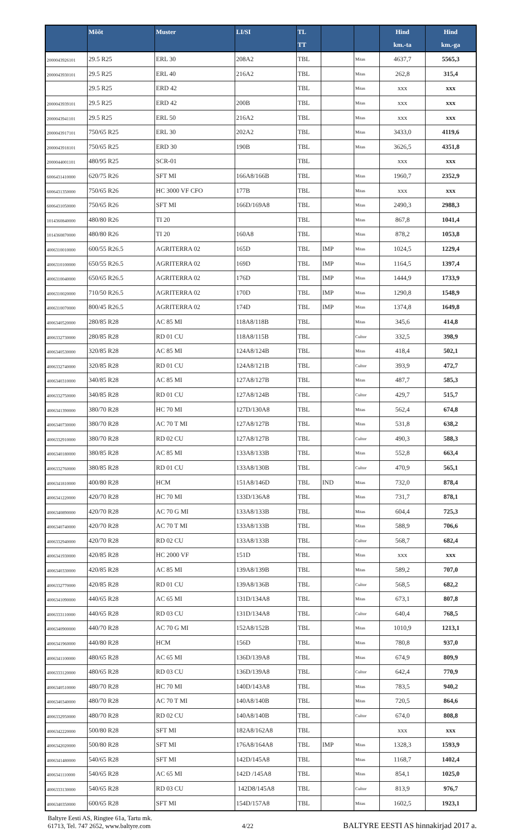| | Mõõt | Muster | LI/SI | TL TT | | | Hind km.-ta | Hind km.-ga |
| --- | --- | --- | --- | --- | --- | --- | --- | --- |
| 2000043926101 | 29.5 R25 | ERL 30 | 208A2 | TBL | | Mitas | 4637,7 | 5565,3 |
| 2000043930101 | 29.5 R25 | ERL 40 | 216A2 | TBL | | Mitas | 262,8 | 315,4 |
| | 29.5 R25 | ERD 42 | | TBL | | Mitas | xxx | xxx |
| 2000043939101 | 29.5 R25 | ERD 42 | 200B | TBL | | Mitas | xxx | xxx |
| 2000043941101 | 29.5 R25 | ERL 50 | 216A2 | TBL | | Mitas | xxx | xxx |
| 2000043917101 | 750/65 R25 | ERL 30 | 202A2 | TBL | | Mitas | 3433,0 | 4119,6 |
| 2000043918101 | 750/65 R25 | ERD 30 | 190B | TBL | | Mitas | 3626,5 | 4351,8 |
| 2000044001101 | 480/95 R25 | SCR-01 | | TBL | | | xxx | xxx |
| 6006431410000 | 620/75 R26 | SFT MI | 166A8/166B | TBL | | Mitas | 1960,7 | 2352,9 |
| 6006431350000 | 750/65 R26 | HC 3000 VF CFO | 177B | TBL | | Mitas | xxx | xxx |
| 6006431050000 | 750/65 R26 | SFT MI | 166D/169A8 | TBL | | Mitas | 2490,3 | 2988,3 |
| 1014360840000 | 480/80 R26 | TI 20 | | TBL | | Mitas | 867,8 | 1041,4 |
| 1014360870000 | 480/80 R26 | TI 20 | 160A8 | TBL | | Mitas | 878,2 | 1053,8 |
| 4006310010000 | 600/55 R26.5 | AGRITERRA 02 | 165D | TBL | IMP | Mitas | 1024,5 | 1229,4 |
| 4006310100000 | 650/55 R26.5 | AGRITERRA 02 | 169D | TBL | IMP | Mitas | 1164,5 | 1397,4 |
| 4006310040000 | 650/65 R26.5 | AGRITERRA 02 | 176D | TBL | IMP | Mitas | 1444,9 | 1733,9 |
| 4006310020000 | 710/50 R26.5 | AGRITERRA 02 | 170D | TBL | IMP | Mitas | 1290,8 | 1548,9 |
| 4006310070000 | 800/45 R26.5 | AGRITERRA 02 | 174D | TBL | IMP | Mitas | 1374,8 | 1649,8 |
| 4006340520000 | 280/85 R28 | AC 85 MI | 118A8/118B | TBL | | Mitas | 345,6 | 414,8 |
| 4006332730000 | 280/85 R28 | RD 01 CU | 118A8/115B | TBL | | Cultor | 332,5 | 398,9 |
| 4006340530000 | 320/85 R28 | AC 85 MI | 124A8/124B | TBL | | Mitas | 418,4 | 502,1 |
| 4006332740000 | 320/85 R28 | RD 01 CU | 124A8/121B | TBL | | Cultor | 393,9 | 472,7 |
| 4006340310000 | 340/85 R28 | AC 85 MI | 127A8/127B | TBL | | Mitas | 487,7 | 585,3 |
| 4006332750000 | 340/85 R28 | RD 01 CU | 127A8/124B | TBL | | Cultor | 429,7 | 515,7 |
| 4006341390000 | 380/70 R28 | HC 70 MI | 127D/130A8 | TBL | | Mitas | 562,4 | 674,8 |
| 4006340730000 | 380/70 R28 | AC 70 T MI | 127A8/127B | TBL | | Mitas | 531,8 | 638,2 |
| 4006332910000 | 380/70 R28 | RD 02 CU | 127A8/127B | TBL | | Cultor | 490,3 | 588,3 |
| 4006340180000 | 380/85 R28 | AC 85 MI | 133A8/133B | TBL | | Mitas | 552,8 | 663,4 |
| 4006332760000 | 380/85 R28 | RD 01 CU | 133A8/130B | TBL | | Cultor | 470,9 | 565,1 |
| 4006341810000 | 400/80 R28 | HCM | 151A8/146D | TBL | IND | Mitas | 732,0 | 878,4 |
| 4006341220000 | 420/70 R28 | HC 70 MI | 133D/136A8 | TBL | | Mitas | 731,7 | 878,1 |
| 4006340890000 | 420/70 R28 | AC 70 G MI | 133A8/133B | TBL | | Mitas | 604,4 | 725,3 |
| 4006340740000 | 420/70 R28 | AC 70 T MI | 133A8/133B | TBL | | Mitas | 588,9 | 706,6 |
| 4006332940000 | 420/70 R28 | RD 02 CU | 133A8/133B | TBL | | Cultor | 568,7 | 682,4 |
| 4006341930000 | 420/85 R28 | HC 2000 VF | 151D | TBL | | Mitas | xxx | xxx |
| 4006340330000 | 420/85 R28 | AC 85 MI | 139A8/139B | TBL | | Mitas | 589,2 | 707,0 |
| 4006332770000 | 420/85 R28 | RD 01 CU | 139A8/136B | TBL | | Cultor | 568,5 | 682,2 |
| 4006341090000 | 440/65 R28 | AC 65 MI | 131D/134A8 | TBL | | Mitas | 673,1 | 807,8 |
| 4006333110000 | 440/65 R28 | RD 03 CU | 131D/134A8 | TBL | | Cultor | 640,4 | 768,5 |
| 4006340900000 | 440/70 R28 | AC 70 G MI | 152A8/152B | TBL | | Mitas | 1010,9 | 1213,1 |
| 4006341960000 | 440/80 R28 | HCM | 156D | TBL | | Mitas | 780,8 | 937,0 |
| 4006341100000 | 480/65 R28 | AC 65 MI | 136D/139A8 | TBL | | Mitas | 674,9 | 809,9 |
| 4006333120000 | 480/65 R28 | RD 03 CU | 136D/139A8 | TBL | | Cultor | 642,4 | 770,9 |
| 4006340510000 | 480/70 R28 | HC 70 MI | 140D/143A8 | TBL | | Mitas | 783,5 | 940,2 |
| 4006340340000 | 480/70 R28 | AC 70 T MI | 140A8/140B | TBL | | Mitas | 720,5 | 864,6 |
| 4006332950000 | 480/70 R28 | RD 02 CU | 140A8/140B | TBL | | Cultor | 674,0 | 808,8 |
| 4006342220000 | 500/80 R28 | SFT MI | 182A8/162A8 | TBL | | | xxx | xxx |
| 4006342020000 | 500/80 R28 | SFT MI | 176A8/164A8 | TBL | IMP | Mitas | 1328,3 | 1593,9 |
| 4006341480000 | 540/65 R28 | SFT MI | 142D/145A8 | TBL | | Mitas | 1168,7 | 1402,4 |
| 4006341110000 | 540/65 R28 | AC 65 MI | 142D /145A8 | TBL | | Mitas | 854,1 | 1025,0 |
| 4006333130000 | 540/65 R28 | RD 03 CU | 142D8/145A8 | TBL | | Cultor | 813,9 | 976,7 |
| 4006340350000 | 600/65 R28 | SFT MI | 154D/157A8 | TBL | | Mitas | 1602,5 | 1923,1 |
Baltyre Eesti AS, Ringtee 61a, Tartu mk.
61713, Tel. 747 2652, www.baltyre.com
4/22
BALTYRE EESTI AS hinnakirjad 2017 a.